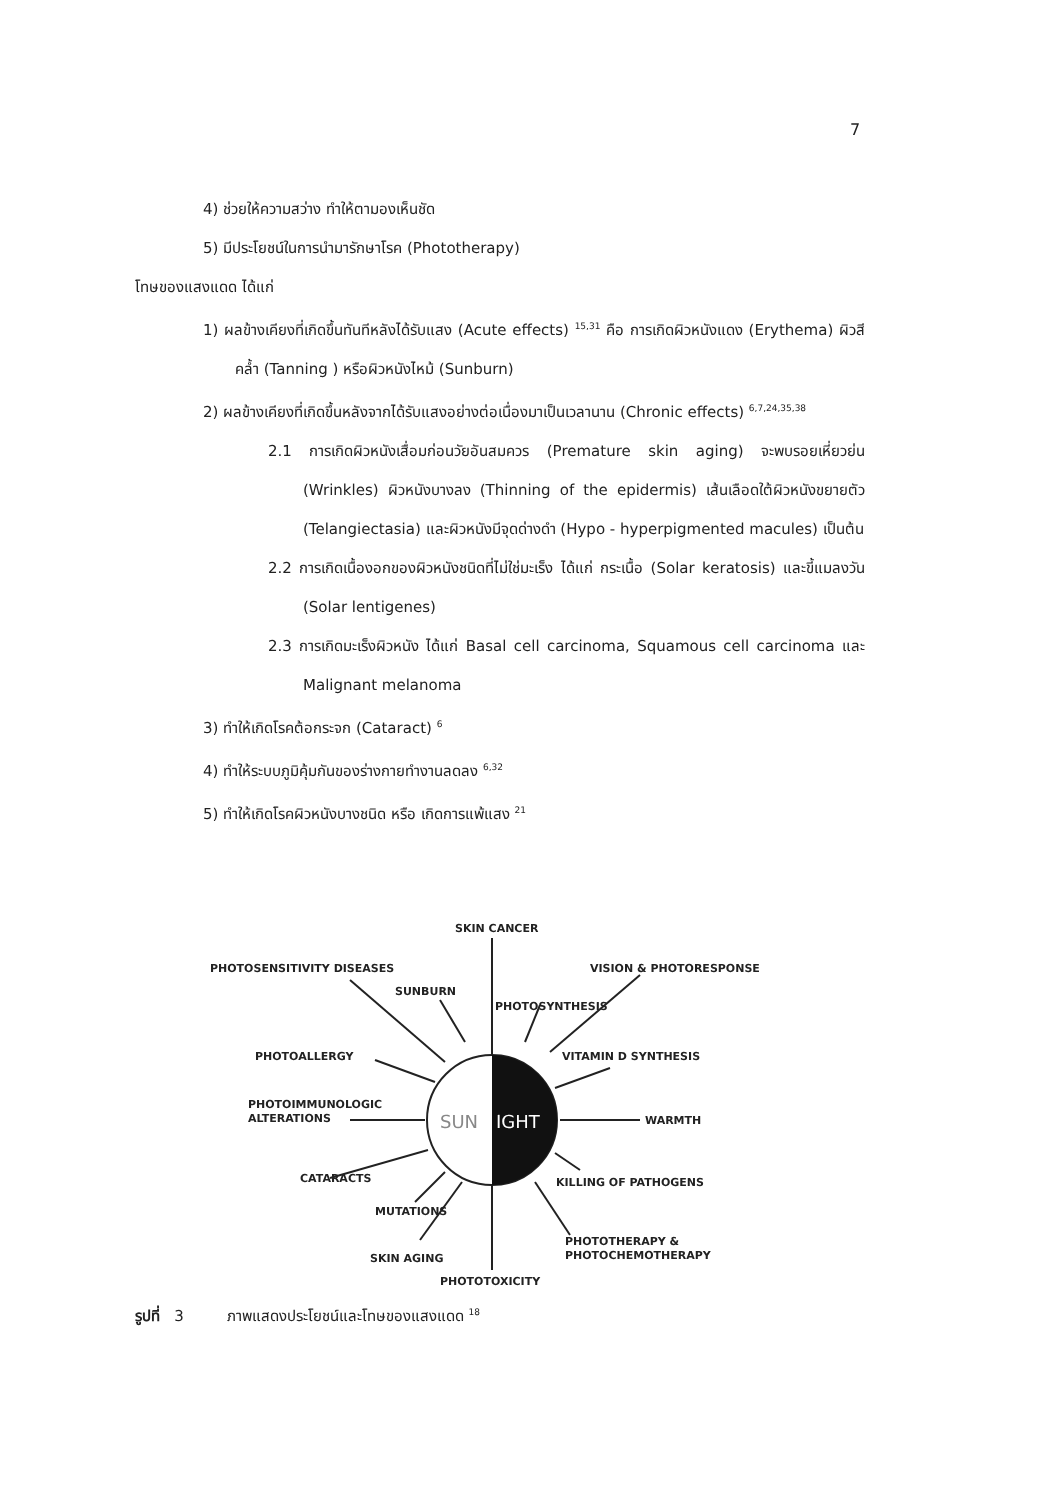7
4) ช่วยให้ความสว่าง ทำให้ตามองเห็นชัด
5) มีประโยชน์ในการนำมารักษาโรค (Phototherapy)
โทษของแสงแดด ได้แก่
1) ผลข้างเคียงที่เกิดขึ้นทันทีหลังได้รับแสง (Acute effects) <sup>15,31</sup> คือ การเกิดผิวหนังแดง (Erythema) ผิวสีคล้ำ (Tanning ) หรือผิวหนังไหม้ (Sunburn)
2) ผลข้างเคียงที่เกิดขึ้นหลังจากได้รับแสงอย่างต่อเนื่องมาเป็นเวลานาน (Chronic effects) <sup>6,7,24,35,38</sup>
2.1 การเกิดผิวหนังเสื่อมก่อนวัยอันสมควร (Premature skin aging) จะพบรอยเหี่ยวย่น (Wrinkles) ผิวหนังบางลง (Thinning of the epidermis) เส้นเลือดใต้ผิวหนังขยายตัว (Telangiectasia) และผิวหนังมีจุดด่างดำ (Hypo - hyperpigmented macules) เป็นต้น
2.2 การเกิดเนื้องอกของผิวหนังชนิดที่ไม่ใช่มะเร็ง ได้แก่ กระเนื้อ (Solar keratosis) และขี้แมลงวัน (Solar lentigenes)
2.3 การเกิดมะเร็งผิวหนัง ได้แก่ Basal cell carcinoma, Squamous cell carcinoma และ Malignant melanoma
3) ทำให้เกิดโรคต้อกระจก (Cataract) <sup>6</sup>
4) ทำให้ระบบภูมิคุ้มกันของร่างกายทำงานลดลง <sup>6,32</sup>
5) ทำให้เกิดโรคผิวหนังบางชนิด หรือ เกิดการแพ้แสง <sup>21</sup>
SUN
IGHT
SKIN CANCER
PHOTOSENSITIVITY DISEASES
VISION & PHOTORESPONSE
SUNBURN
PHOTOSYNTHESIS
PHOTOALLERGY
VITAMIN D SYNTHESIS
PHOTOIMMUNOLOGIC
ALTERATIONS
WARMTH
CATARACTS
KILLING OF PATHOGENS
MUTATIONS
PHOTOTHERAPY &
PHOTOCHEMOTHERAPY
SKIN AGING
PHOTOTOXICITY
รูปที่ 3 ภาพแสดงประโยชน์และโทษของแสงแดด <sup>18</sup>